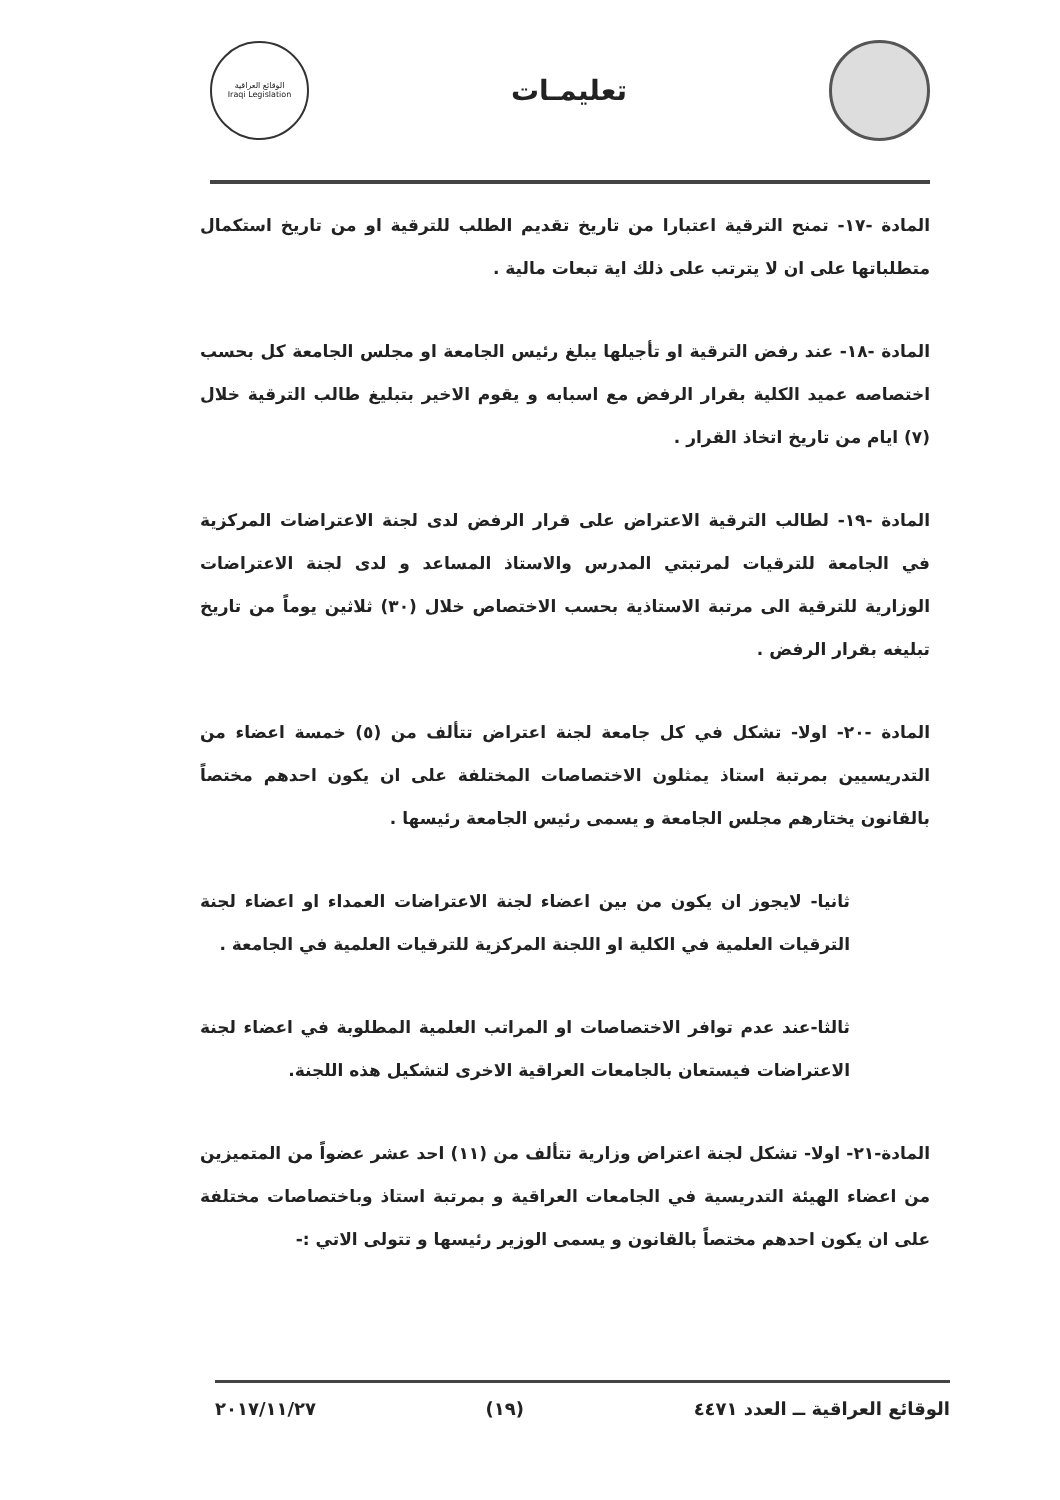تعليمـات
الوقائع العراقية
Iraqi Legislation
المادة -١٧- تمنح الترقية اعتبارا من تاريخ تقديم الطلب للترقية او من تاريخ استكمال متطلباتها على ان لا يترتب على ذلك اية تبعات مالية .
المادة -١٨- عند رفض الترقية او تأجيلها يبلغ رئيس الجامعة او مجلس الجامعة كل بحسب اختصاصه عميد الكلية بقرار الرفض مع اسبابه و يقوم الاخير بتبليغ طالب الترقية خلال (٧) ايام من تاريخ اتخاذ القرار .
المادة -١٩- لطالب الترقية الاعتراض على قرار الرفض لدى لجنة الاعتراضات المركزية في الجامعة للترقيات لمرتبتي المدرس والاستاذ المساعد و لدى لجنة الاعتراضات الوزارية للترقية الى مرتبة الاستاذية بحسب الاختصاص خلال (٣٠) ثلاثين يوماً من تاريخ تبليغه بقرار الرفض .
المادة -٢٠- اولا- تشكل في كل جامعة لجنة اعتراض تتألف من (٥) خمسة اعضاء من التدريسيين بمرتبة استاذ يمثلون الاختصاصات المختلفة على ان يكون احدهم مختصاً بالقانون يختارهم مجلس الجامعة و يسمى رئيس الجامعة رئيسها .
ثانيا- لايجوز ان يكون من بين اعضاء لجنة الاعتراضات العمداء او اعضاء لجنة الترقيات العلمية في الكلية او اللجنة المركزية للترقيات العلمية في الجامعة .
ثالثا-عند عدم توافر الاختصاصات او المراتب العلمية المطلوبة في اعضاء لجنة الاعتراضات فيستعان بالجامعات العراقية الاخرى لتشكيل هذه اللجنة.
المادة-٢١- اولا- تشكل لجنة اعتراض وزارية تتألف من (١١) احد عشر عضواً من المتميزين من اعضاء الهيئة التدريسية في الجامعات العراقية و بمرتبة استاذ وباختصاصات مختلفة على ان يكون احدهم مختصاً بالقانون و يسمى الوزير رئيسها و تتولى الاتي :-
الوقائع العراقية ــ العدد ٤٤٧١ (١٩) ٢٠١٧/١١/٢٧